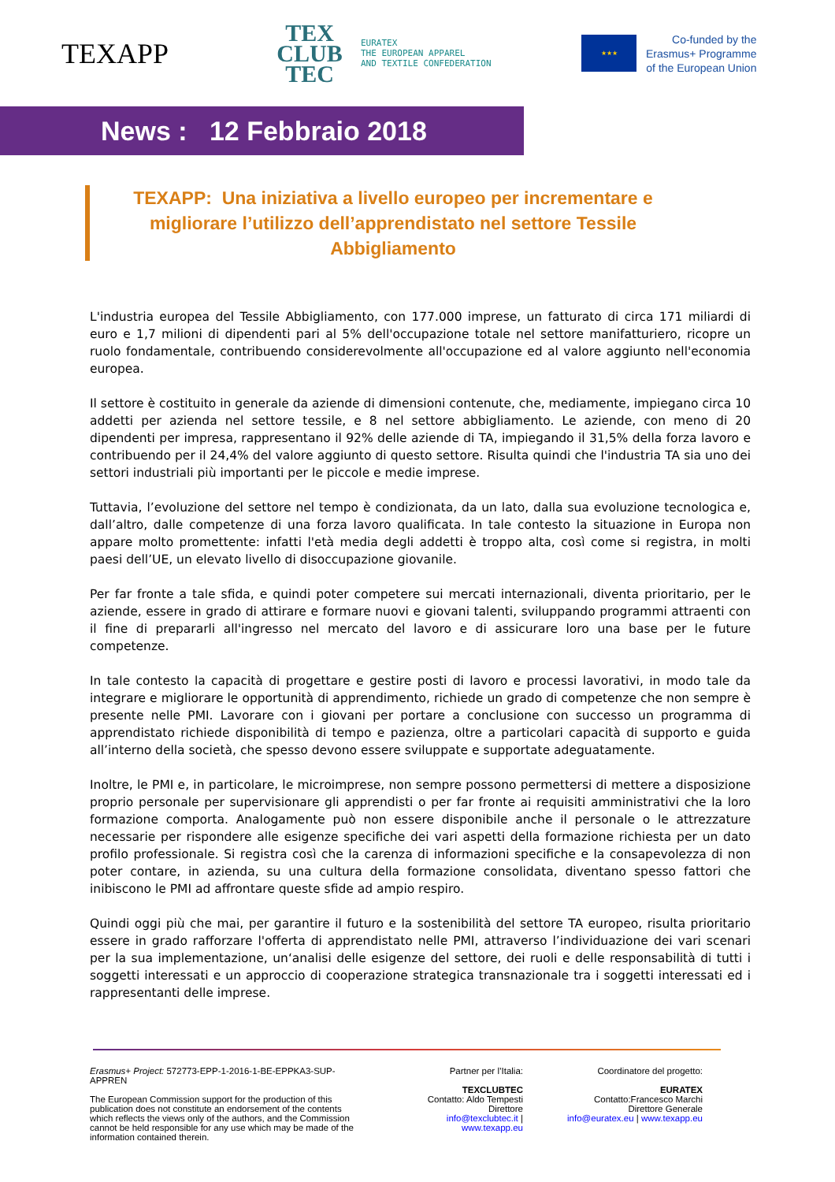TEXAPP
TEX
CLUB
TEC
EURATEX
THE EUROPEAN APPAREL
AND TEXTILE CONFEDERATION
★★★
Co-funded by the
Erasmus+ Programme
of the European Union
News : 12 Febbraio 2018
TEXAPP: Una iniziativa a livello europeo per incrementare e migliorare l’utilizzo dell’apprendistato nel settore Tessile Abbigliamento
L'industria europea del Tessile Abbigliamento, con 177.000 imprese, un fatturato di circa 171 miliardi di euro e 1,7 milioni di dipendenti pari al 5% dell'occupazione totale nel settore manifatturiero, ricopre un ruolo fondamentale, contribuendo considerevolmente all'occupazione ed al valore aggiunto nell'economia europea.
Il settore è costituito in generale da aziende di dimensioni contenute, che, mediamente, impiegano circa 10 addetti per azienda nel settore tessile, e 8 nel settore abbigliamento. Le aziende, con meno di 20 dipendenti per impresa, rappresentano il 92% delle aziende di TA, impiegando il 31,5% della forza lavoro e contribuendo per il 24,4% del valore aggiunto di questo settore. Risulta quindi che l'industria TA sia uno dei settori industriali più importanti per le piccole e medie imprese.
Tuttavia, l’evoluzione del settore nel tempo è condizionata, da un lato, dalla sua evoluzione tecnologica e, dall’altro, dalle competenze di una forza lavoro qualificata. In tale contesto la situazione in Europa non appare molto promettente: infatti l'età media degli addetti è troppo alta, così come si registra, in molti paesi dell’UE, un elevato livello di disoccupazione giovanile.
Per far fronte a tale sfida, e quindi poter competere sui mercati internazionali, diventa prioritario, per le aziende, essere in grado di attirare e formare nuovi e giovani talenti, sviluppando programmi attraenti con il fine di prepararli all'ingresso nel mercato del lavoro e di assicurare loro una base per le future competenze.
In tale contesto la capacità di progettare e gestire posti di lavoro e processi lavorativi, in modo tale da integrare e migliorare le opportunità di apprendimento, richiede un grado di competenze che non sempre è presente nelle PMI. Lavorare con i giovani per portare a conclusione con successo un programma di apprendistato richiede disponibilità di tempo e pazienza, oltre a particolari capacità di supporto e guida all’interno della società, che spesso devono essere sviluppate e supportate adeguatamente.
Inoltre, le PMI e, in particolare, le microimprese, non sempre possono permettersi di mettere a disposizione proprio personale per supervisionare gli apprendisti o per far fronte ai requisiti amministrativi che la loro formazione comporta. Analogamente può non essere disponibile anche il personale o le attrezzature necessarie per rispondere alle esigenze specifiche dei vari aspetti della formazione richiesta per un dato profilo professionale. Si registra così che la carenza di informazioni specifiche e la consapevolezza di non poter contare, in azienda, su una cultura della formazione consolidata, diventano spesso fattori che inibiscono le PMI ad affrontare queste sfide ad ampio respiro.
Quindi oggi più che mai, per garantire il futuro e la sostenibilità del settore TA europeo, risulta prioritario essere in grado rafforzare l'offerta di apprendistato nelle PMI, attraverso l’individuazione dei vari scenari per la sua implementazione, un‘analisi delle esigenze del settore, dei ruoli e delle responsabilità di tutti i soggetti interessati e un approccio di cooperazione strategica transnazionale tra i soggetti interessati ed i rappresentanti delle imprese.
Erasmus+ Project: 572773-EPP-1-2016-1-BE-EPPKA3-SUP-APPREN
The European Commission support for the production of this publication does not constitute an endorsement of the contents which reflects the views only of the authors, and the Commission cannot be held responsible for any use which may be made of the information contained therein.
Partner per l’Italia:
TEXCLUBTEC
Contatto: Aldo Tempesti
Direttore
info@texclubtec.it |
www.texapp.eu
Coordinatore del progetto:
EURATEX
Contatto:Francesco Marchi
Direttore Generale
info@euratex.eu | www.texapp.eu